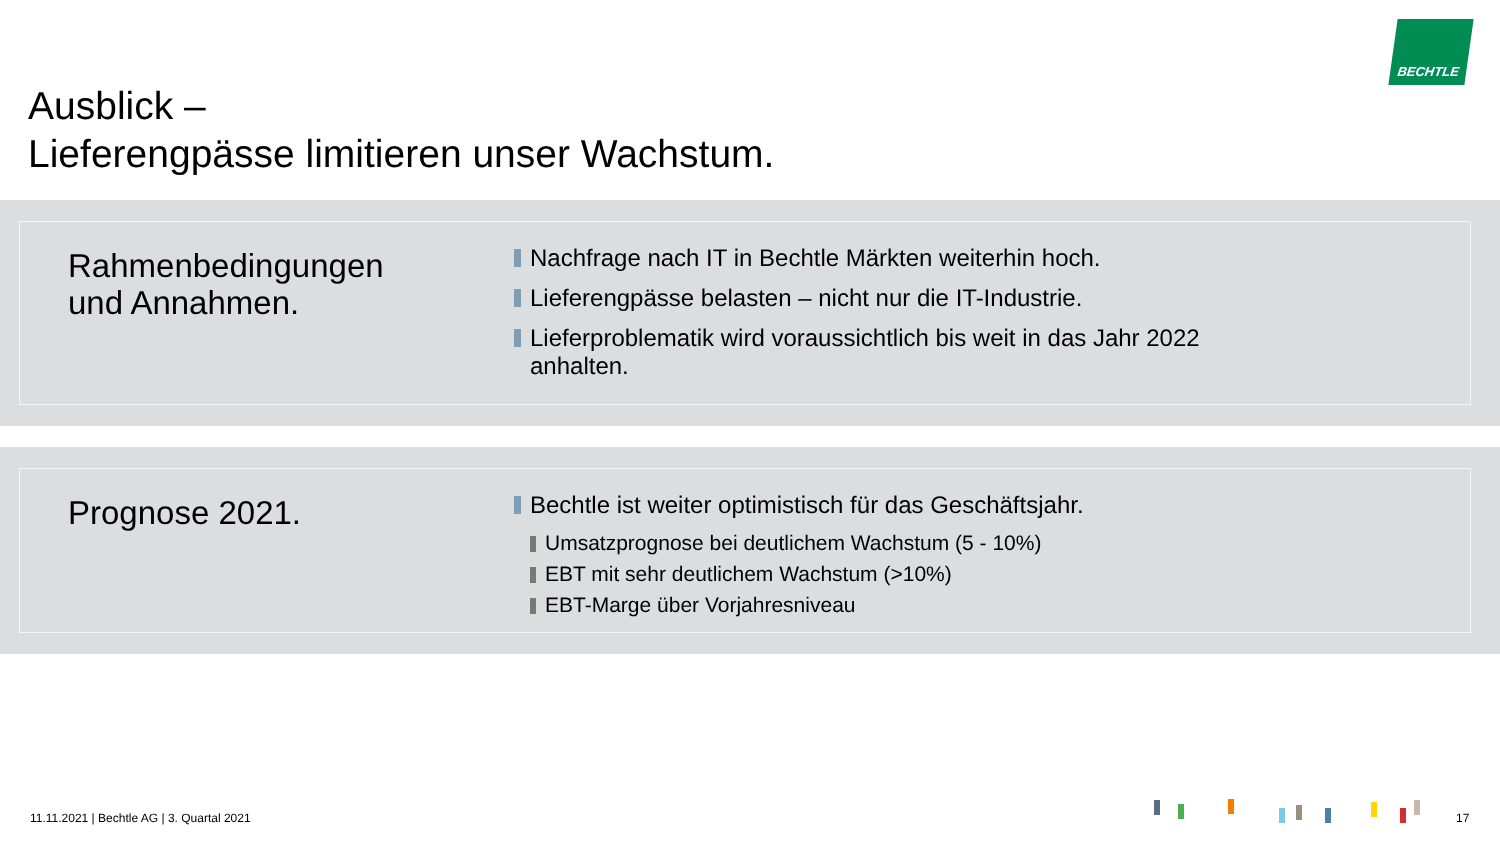BECHTLE
Ausblick –
Lieferengpässe limitieren unser Wachstum.
Rahmenbedingungen
und Annahmen.
Nachfrage nach IT in Bechtle Märkten weiterhin hoch.
Lieferengpässe belasten – nicht nur die IT-Industrie.
Lieferproblematik wird voraussichtlich bis weit in das Jahr 2022
anhalten.
Prognose 2021.
Bechtle ist weiter optimistisch für das Geschäftsjahr.
Umsatzprognose bei deutlichem Wachstum (5 - 10%)
EBT mit sehr deutlichem Wachstum (>10%)
EBT-Marge über Vorjahresniveau
11.11.2021 | Bechtle AG | 3. Quartal 2021
17